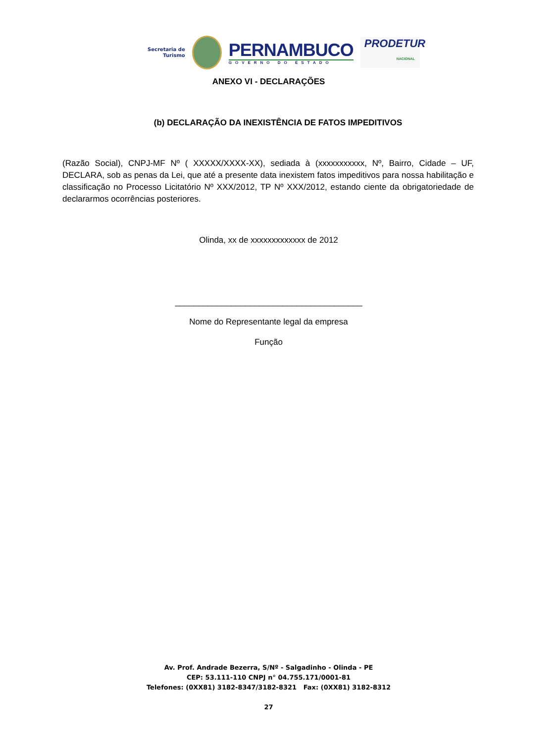Secretaria de
Turismo
PERNAMBUCO
GOVERNO DO ESTADO
PRODETUR
NACIONAL
ANEXO VI - DECLARAÇÕES
(b) DECLARAÇÃO DA INEXISTÊNCIA DE FATOS IMPEDITIVOS
(Razão Social), CNPJ-MF Nº ( XXXXX/XXXX-XX), sediada à (xxxxxxxxxxx, Nº, Bairro, Cidade – UF, DECLARA, sob as penas da Lei, que até a presente data inexistem fatos impeditivos para nossa habilitação e classificação no Processo Licitatório Nº XXX/2012, TP Nº XXX/2012, estando ciente da obrigatoriedade de declararmos ocorrências posteriores.
Olinda, xx de xxxxxxxxxxxxx de 2012
________________________________________
Nome do Representante legal da empresa
Função
Av. Prof. Andrade Bezerra, S/Nº - Salgadinho - Olinda - PE
CEP: 53.111-110 CNPJ n° 04.755.171/0001-81
Telefones: (0XX81) 3182-8347/3182-8321 Fax: (0XX81) 3182-8312
27